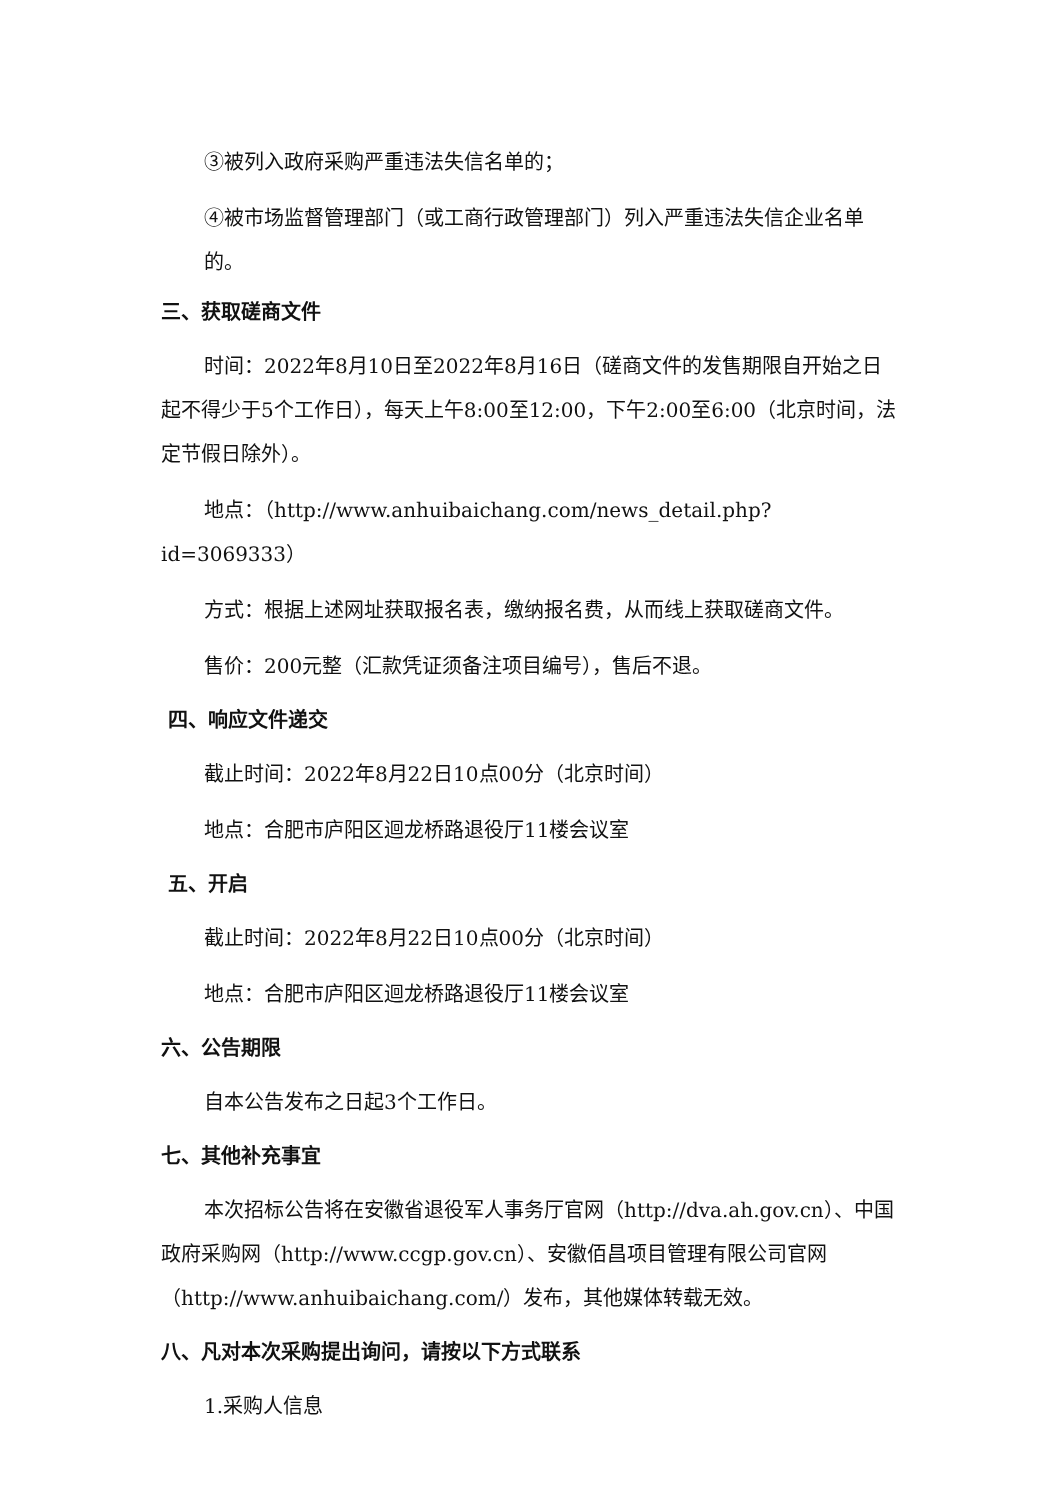③被列入政府采购严重违法失信名单的；
④被市场监督管理部门（或工商行政管理部门）列入严重违法失信企业名单的。
三、获取磋商文件
时间：2022年8月10日至2022年8月16日（磋商文件的发售期限自开始之日起不得少于5个工作日），每天上午8:00至12:00，下午2:00至6:00（北京时间，法定节假日除外）。
地点：（http://www.anhuibaichang.com/news_detail.php?id=3069333）
方式：根据上述网址获取报名表，缴纳报名费，从而线上获取磋商文件。
售价：200元整（汇款凭证须备注项目编号），售后不退。
四、响应文件递交
截止时间：2022年8月22日10点00分（北京时间）
地点：合肥市庐阳区迴龙桥路退役厅11楼会议室
五、开启
截止时间：2022年8月22日10点00分（北京时间）
地点：合肥市庐阳区迴龙桥路退役厅11楼会议室
六、公告期限
自本公告发布之日起3个工作日。
七、其他补充事宜
本次招标公告将在安徽省退役军人事务厅官网（http://dva.ah.gov.cn）、中国政府采购网（http://www.ccgp.gov.cn）、安徽佰昌项目管理有限公司官网（http://www.anhuibaichang.com/）发布，其他媒体转载无效。
八、凡对本次采购提出询问，请按以下方式联系
1.采购人信息